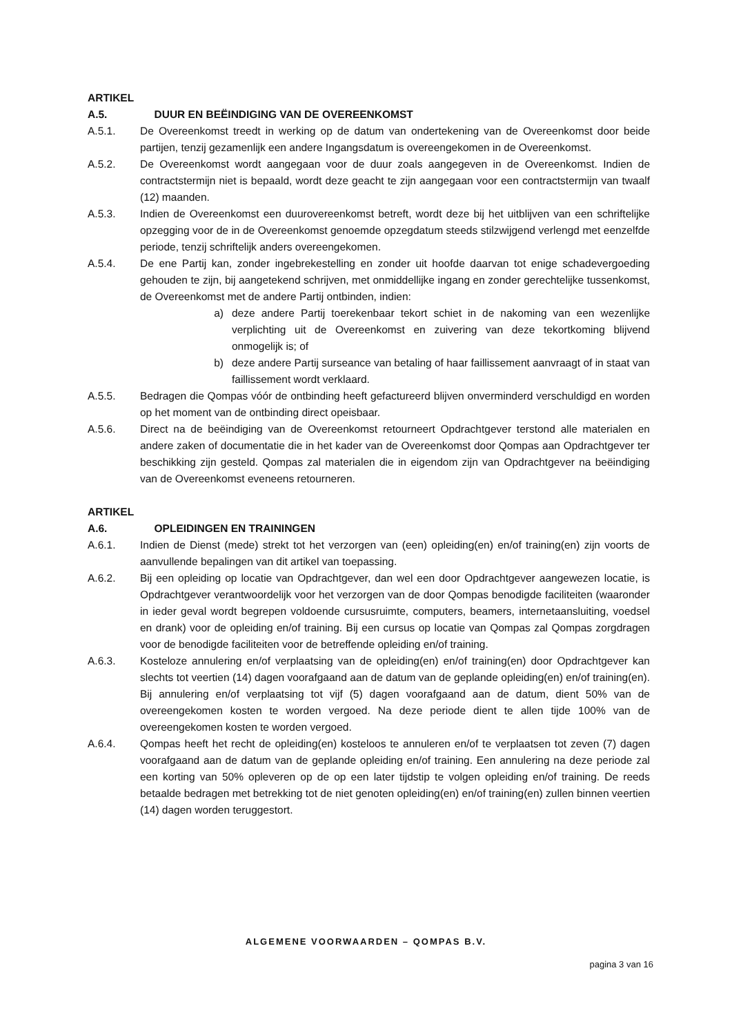ARTIKEL A.5. DUUR EN BEËINDIGING VAN DE OVEREENKOMST
A.5.1. De Overeenkomst treedt in werking op de datum van ondertekening van de Overeenkomst door beide partijen, tenzij gezamenlijk een andere Ingangsdatum is overeengekomen in de Overeenkomst.
A.5.2. De Overeenkomst wordt aangegaan voor de duur zoals aangegeven in de Overeenkomst. Indien de contractstermijn niet is bepaald, wordt deze geacht te zijn aangegaan voor een contractstermijn van twaalf (12) maanden.
A.5.3. Indien de Overeenkomst een duurovereenkomst betreft, wordt deze bij het uitblijven van een schriftelijke opzegging voor de in de Overeenkomst genoemde opzegdatum steeds stilzwijgend verlengd met eenzelfde periode, tenzij schriftelijk anders overeengekomen.
A.5.4. De ene Partij kan, zonder ingebrekestelling en zonder uit hoofde daarvan tot enige schadevergoeding gehouden te zijn, bij aangetekend schrijven, met onmiddellijke ingang en zonder gerechtelijke tussenkomst, de Overeenkomst met de andere Partij ontbinden, indien:
a) deze andere Partij toerekenbaar tekort schiet in de nakoming van een wezenlijke verplichting uit de Overeenkomst en zuivering van deze tekortkoming blijvend onmogelijk is; of
b) deze andere Partij surseance van betaling of haar faillissement aanvraagt of in staat van faillissement wordt verklaard.
A.5.5. Bedragen die Qompas vóór de ontbinding heeft gefactureerd blijven onverminderd verschuldigd en worden op het moment van de ontbinding direct opeisbaar.
A.5.6. Direct na de beëindiging van de Overeenkomst retourneert Opdrachtgever terstond alle materialen en andere zaken of documentatie die in het kader van de Overeenkomst door Qompas aan Opdrachtgever ter beschikking zijn gesteld. Qompas zal materialen die in eigendom zijn van Opdrachtgever na beëindiging van de Overeenkomst eveneens retourneren.
ARTIKEL A.6. OPLEIDINGEN EN TRAININGEN
A.6.1. Indien de Dienst (mede) strekt tot het verzorgen van (een) opleiding(en) en/of training(en) zijn voorts de aanvullende bepalingen van dit artikel van toepassing.
A.6.2. Bij een opleiding op locatie van Opdrachtgever, dan wel een door Opdrachtgever aangewezen locatie, is Opdrachtgever verantwoordelijk voor het verzorgen van de door Qompas benodigde faciliteiten (waaronder in ieder geval wordt begrepen voldoende cursusruimte, computers, beamers, internetaansluiting, voedsel en drank) voor de opleiding en/of training. Bij een cursus op locatie van Qompas zal Qompas zorgdragen voor de benodigde faciliteiten voor de betreffende opleiding en/of training.
A.6.3. Kosteloze annulering en/of verplaatsing van de opleiding(en) en/of training(en) door Opdrachtgever kan slechts tot veertien (14) dagen voorafgaand aan de datum van de geplande opleiding(en) en/of training(en). Bij annulering en/of verplaatsing tot vijf (5) dagen voorafgaand aan de datum, dient 50% van de overeengekomen kosten te worden vergoed. Na deze periode dient te allen tijde 100% van de overeengekomen kosten te worden vergoed.
A.6.4. Qompas heeft het recht de opleiding(en) kosteloos te annuleren en/of te verplaatsen tot zeven (7) dagen voorafgaand aan de datum van de geplande opleiding en/of training. Een annulering na deze periode zal een korting van 50% opleveren op de op een later tijdstip te volgen opleiding en/of training. De reeds betaalde bedragen met betrekking tot de niet genoten opleiding(en) en/of training(en) zullen binnen veertien (14) dagen worden teruggestort.
ALGEMENE VOORWAARDEN – QOMPAS B.V.
pagina 3 van 16